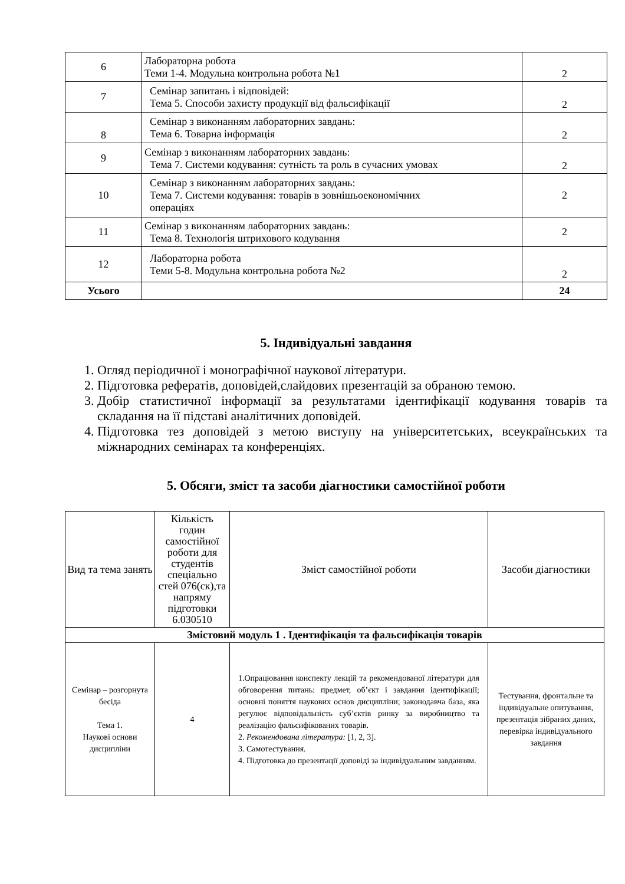| 6 | Лабораторна робота Теми 1-4. Модульна контрольна робота №1 | 2 |
| 7 | Семінар запитань і відповідей: Тема 5. Способи захисту продукції від фальсифікації | 2 |
| 8 | Семінар з виконанням лабораторних завдань: Тема 6. Товарна інформація | 2 |
| 9 | Семінар з виконанням лабораторних завдань: Тема 7. Системи кодування: сутність та роль в сучасних умовах | 2 |
| 10 | Семінар з виконанням лабораторних завдань: Тема 7. Системи кодування: товарів в зовнішьоекономічних операціях | 2 |
| 11 | Семінар з виконанням лабораторних завдань: Тема 8. Технологія штрихового кодування | 2 |
| 12 | Лабораторна робота Теми 5-8. Модульна контрольна робота №2 | 2 |
| Усього | | 24 |
5. Індивідуальні завдання
1. Огляд періодичної і монографічної наукової літератури.
2. Підготовка рефератів, доповідей,слайдових презентацій за обраною темою.
3. Добір статистичної інформації за результатами ідентифікації кодування товарів та складання на її підставі аналітичних доповідей.
4. Підготовка тез доповідей з метою виступу на університетських, всеукраїнських та міжнародних семінарах та конференціях.
5. Обсяги, зміст та засоби діагностики самостійної роботи
| Вид та тема занять | Кількість годин самостійної роботи для студентів спеціально стей 076(ск),та напряму підготовки 6.030510 | Зміст самостійної роботи | Засоби діагностики |
| --- | --- | --- | --- |
| Змістовий модуль 1 . Ідентифікація та фальсифікація товарів | | | |
| Семінар – розгорнута бесіда Тема 1. Наукові основи дисципліни | 4 | 1.Опрацювання конспекту лекцій та рекомендованої літератури для обговорення питань: предмет, об’єкт і завдання ідентифікації; основні поняття наукових основ дисципліни; законодавча база, яка регулює відповідальність суб’єктів ринку за виробництво та реалізацію фальсифікованих товарів. 2. Рекомендована література: [1, 2, 3]. 3. Самотестування. 4. Підготовка до презентації доповіді за індивідуальним завданням. | Тестування, фронтальне та індивідуальне опитування, презентація зібраних даних, перевірка індивідуального завдання |